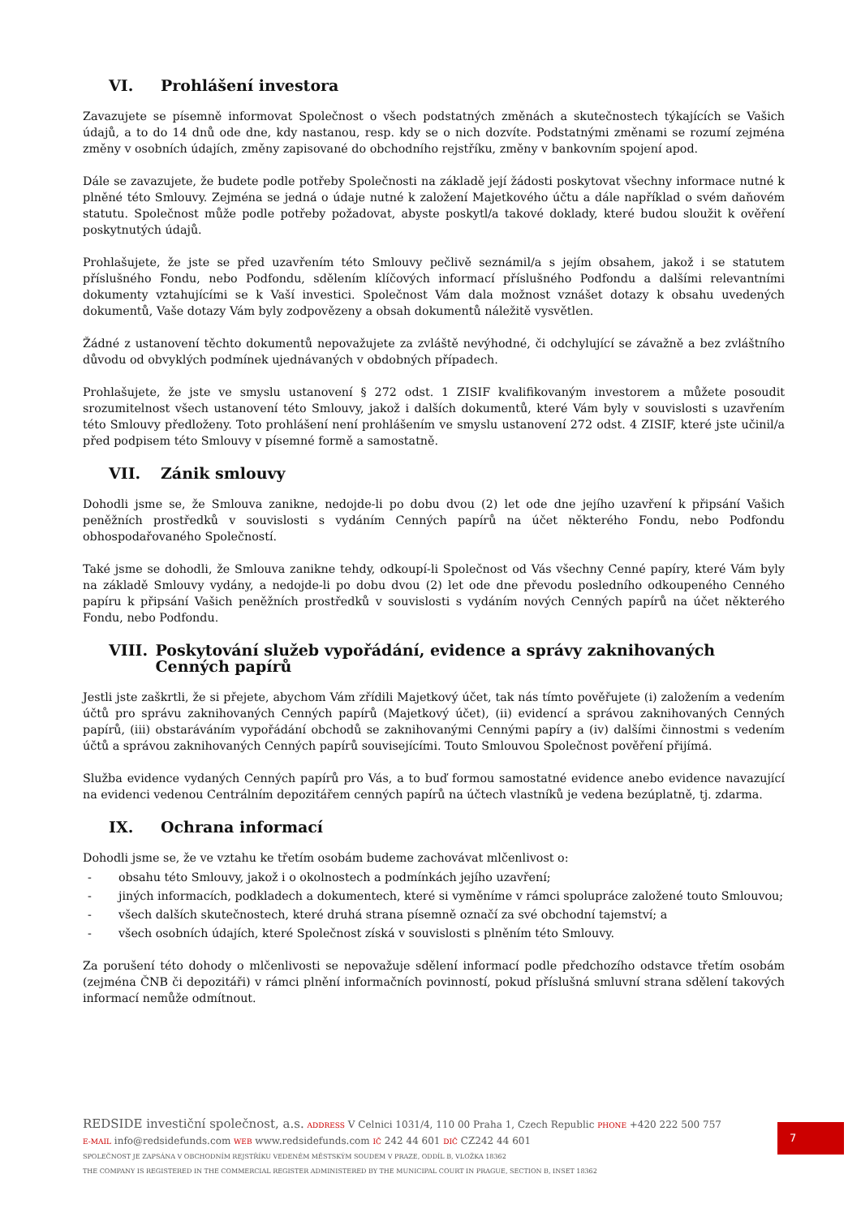VI. Prohlášení investora
Zavazujete se písemně informovat Společnost o všech podstatných změnách a skutečnostech týkajících se Vašich údajů, a to do 14 dnů ode dne, kdy nastanou, resp. kdy se o nich dozvíte. Podstatnými změnami se rozumí zejména změny v osobních údajích, změny zapisované do obchodního rejstříku, změny v bankovním spojení apod.
Dále se zavazujete, že budete podle potřeby Společnosti na základě její žádosti poskytovat všechny informace nutné k plněné této Smlouvy. Zejména se jedná o údaje nutné k založení Majetkového účtu a dále například o svém daňovém statutu. Společnost může podle potřeby požadovat, abyste poskytl/a takové doklady, které budou sloužit k ověření poskytnutých údajů.
Prohlašujete, že jste se před uzavřením této Smlouvy pečlivě seznámil/a s jejím obsahem, jakož i se statutem příslušného Fondu, nebo Podfondu, sdělením klíčových informací příslušného Podfondu a dalšími relevantními dokumenty vztahujícími se k Vaší investici. Společnost Vám dala možnost vznášet dotazy k obsahu uvedených dokumentů, Vaše dotazy Vám byly zodpovězeny a obsah dokumentů náležitě vysvětlen.
Žádné z ustanovení těchto dokumentů nepovažujete za zvláště nevýhodné, či odchylující se závažně a bez zvláštního důvodu od obvyklých podmínek ujednávaných v obdobných případech.
Prohlašujete, že jste ve smyslu ustanovení § 272 odst. 1 ZISIF kvalifikovaným investorem a můžete posoudit srozumitelnost všech ustanovení této Smlouvy, jakož i dalších dokumentů, které Vám byly v souvislosti s uzavřením této Smlouvy předloženy. Toto prohlášení není prohlášením ve smyslu ustanovení 272 odst. 4 ZISIF, které jste učinil/a před podpisem této Smlouvy v písemné formě a samostatně.
VII. Zánik smlouvy
Dohodli jsme se, že Smlouva zanikne, nedojde-li po dobu dvou (2) let ode dne jejího uzavření k připsání Vašich peněžních prostředků v souvislosti s vydáním Cenných papírů na účet některého Fondu, nebo Podfondu obhospodařovaného Společností.
Také jsme se dohodli, že Smlouva zanikne tehdy, odkoupí-li Společnost od Vás všechny Cenné papíry, které Vám byly na základě Smlouvy vydány, a nedojde-li po dobu dvou (2) let ode dne převodu posledního odkoupeného Cenného papíru k připsání Vašich peněžních prostředků v souvislosti s vydáním nových Cenných papírů na účet některého Fondu, nebo Podfondu.
VIII. Poskytování služeb vypořádání, evidence a správy zaknihovaných Cenných papírů
Jestli jste zaškrtli, že si přejete, abychom Vám zřídili Majetkový účet, tak nás tímto pověřujete (i) založením a vedením účtů pro správu zaknihovaných Cenných papírů (Majetkový účet), (ii) evidencí a správou zaknihovaných Cenných papírů, (iii) obstaráváním vypořádání obchodů se zaknihovanými Cennými papíry a (iv) dalšími činnostmi s vedením účtů a správou zaknihovaných Cenných papírů souvisejícími. Touto Smlouvou Společnost pověření přijímá.
Služba evidence vydaných Cenných papírů pro Vás, a to buď formou samostatné evidence anebo evidence navazující na evidenci vedenou Centrálním depozitářem cenných papírů na účtech vlastníků je vedena bezúplatně, tj. zdarma.
IX. Ochrana informací
Dohodli jsme se, že ve vztahu ke třetím osobám budeme zachovávat mlčenlivost o:
- obsahu této Smlouvy, jakož i o okolnostech a podmínkách jejího uzavření;
- jiných informacích, podkladech a dokumentech, které si vyměníme v rámci spolupráce založené touto Smlouvou;
- všech dalších skutečnostech, které druhá strana písemně označí za své obchodní tajemství; a
- všech osobních údajích, které Společnost získá v souvislosti s plněním této Smlouvy.
Za porušení této dohody o mlčenlivosti se nepovažuje sdělení informací podle předchozího odstavce třetím osobám (zejména ČNB či depozitáři) v rámci plnění informačních povinností, pokud příslušná smluvní strana sdělení takových informací nemůže odmítnout.
REDSIDE investiční společnost, a.s. ADDRESS V Celnici 1031/4, 110 00 Praha 1, Czech Republic PHONE +420 222 500 757
E-MAIL info@redsidefunds.com WEB www.redsidefunds.com IČ 242 44 601 DIČ CZ242 44 601
SPOLEČNOST JE ZAPSÁNA V OBCHODNÍM REJSTŘÍKU VEDENÉM MĚSTSKÝM SOUDEM V PRAZE, ODDÍL B, VLOŽKA 18362
THE COMPANY IS REGISTERED IN THE COMMERCIAL REGISTER ADMINISTERED BY THE MUNICIPAL COURT IN PRAGUE, SECTION B, INSET 18362
7